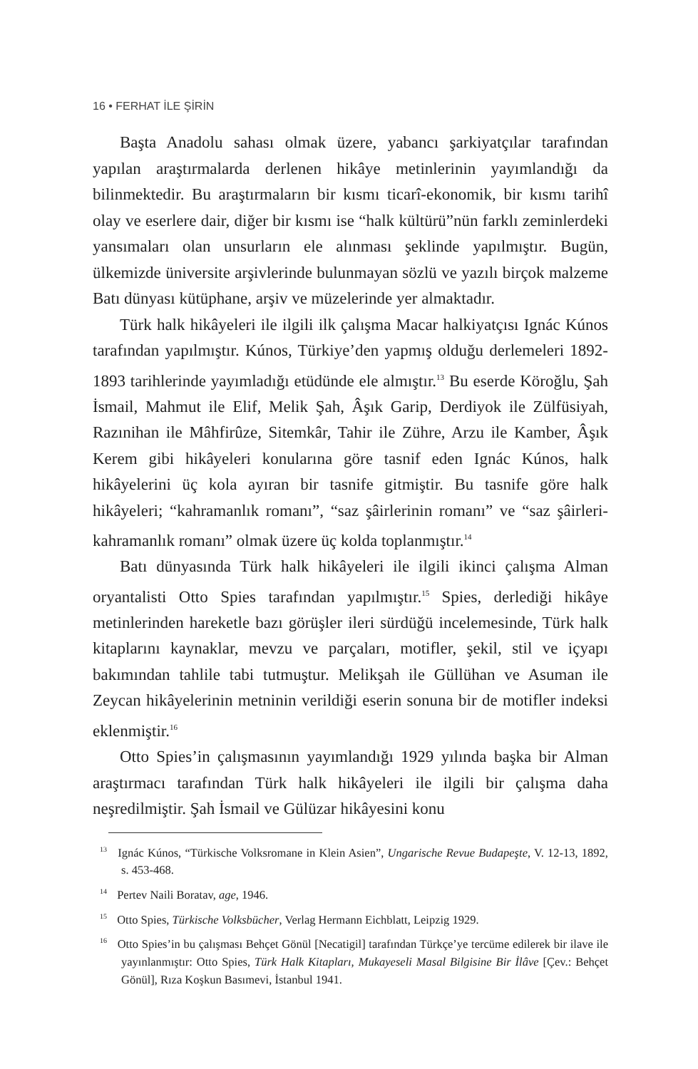16 • FERHAT İLE ŞİRİN
Başta Anadolu sahası olmak üzere, yabancı şarkiyatçılar tarafından yapılan araştırmalarda derlenen hikâye metinlerinin yayımlandığı da bilinmektedir. Bu araştırmaların bir kısmı ticarî-ekonomik, bir kısmı tarihî olay ve eserlere dair, diğer bir kısmı ise “halk kültürü”nün farklı zeminlerdeki yansımaları olan unsurların ele alınması şeklinde yapılmıştır. Bugün, ülkemizde üniversite arşivlerinde bulunmayan sözlü ve yazılı birçok malzeme Batı dünyası kütüphane, arşiv ve müzelerinde yer almaktadır.
Türk halk hikâyeleri ile ilgili ilk çalışma Macar halkiyatçısı Ignác Kúnos tarafından yapılmıştır. Kúnos, Türkiye’den yapmış olduğu derlemeleri 1892-1893 tarihlerinde yayımladığı etüdünde ele almıştır.<sup>13</sup> Bu eserde Köroğlu, Şah İsmail, Mahmut ile Elif, Melik Şah, Âşık Garip, Derdiyok ile Zülfüsiyah, Razınihan ile Mâhfirûze, Sitemkâr, Tahir ile Zühre, Arzu ile Kamber, Âşık Kerem gibi hikâyeleri konularına göre tasnif eden Ignác Kúnos, halk hikâyelerini üç kola ayıran bir tasnife gitmiştir. Bu tasnife göre halk hikâyeleri; “kahramanlık romanı”, “saz şâirlerinin romanı” ve “saz şâirleri-kahramanlık romanı” olmak üzere üç kolda toplanmıştır.<sup>14</sup>
Batı dünyasında Türk halk hikâyeleri ile ilgili ikinci çalışma Alman oryantalisti Otto Spies tarafından yapılmıştır.<sup>15</sup> Spies, derlediği hikâye metinlerinden hareketle bazı görüşler ileri sürdüğü incelemesinde, Türk halk kitaplarını kaynaklar, mevzu ve parçaları, motifler, şekil, stil ve içyapı bakımından tahlile tabi tutmuştur. Melikşah ile Güllühan ve Asuman ile Zeycan hikâyelerinin metninin verildiği eserin sonuna bir de motifler indeksi eklenmiştir.<sup>16</sup>
Otto Spies’in çalışmasının yayımlandığı 1929 yılında başka bir Alman araştırmacı tarafından Türk halk hikâyeleri ile ilgili bir çalışma daha neşredilmiştir. Şah İsmail ve Gülüzar hikâyesini konu
<sup>13</sup> Ignác Kúnos, “Türkische Volksromane in Klein Asien”, Ungarische Revue Budapeşte, V. 12-13, 1892, s. 453-468.
<sup>14</sup> Pertev Naili Boratav, age, 1946.
<sup>15</sup> Otto Spies, Türkische Volksbücher, Verlag Hermann Eichblatt, Leipzig 1929.
<sup>16</sup> Otto Spies’in bu çalışması Behçet Gönül [Necatigil] tarafından Türkçe’ye tercüme edilerek bir ilave ile yayınlanmıştır: Otto Spies, Türk Halk Kitapları, Mukayeseli Masal Bilgisine Bir İlâve [Çev.: Behçet Gönül], Rıza Koşkun Basımevi, İstanbul 1941.